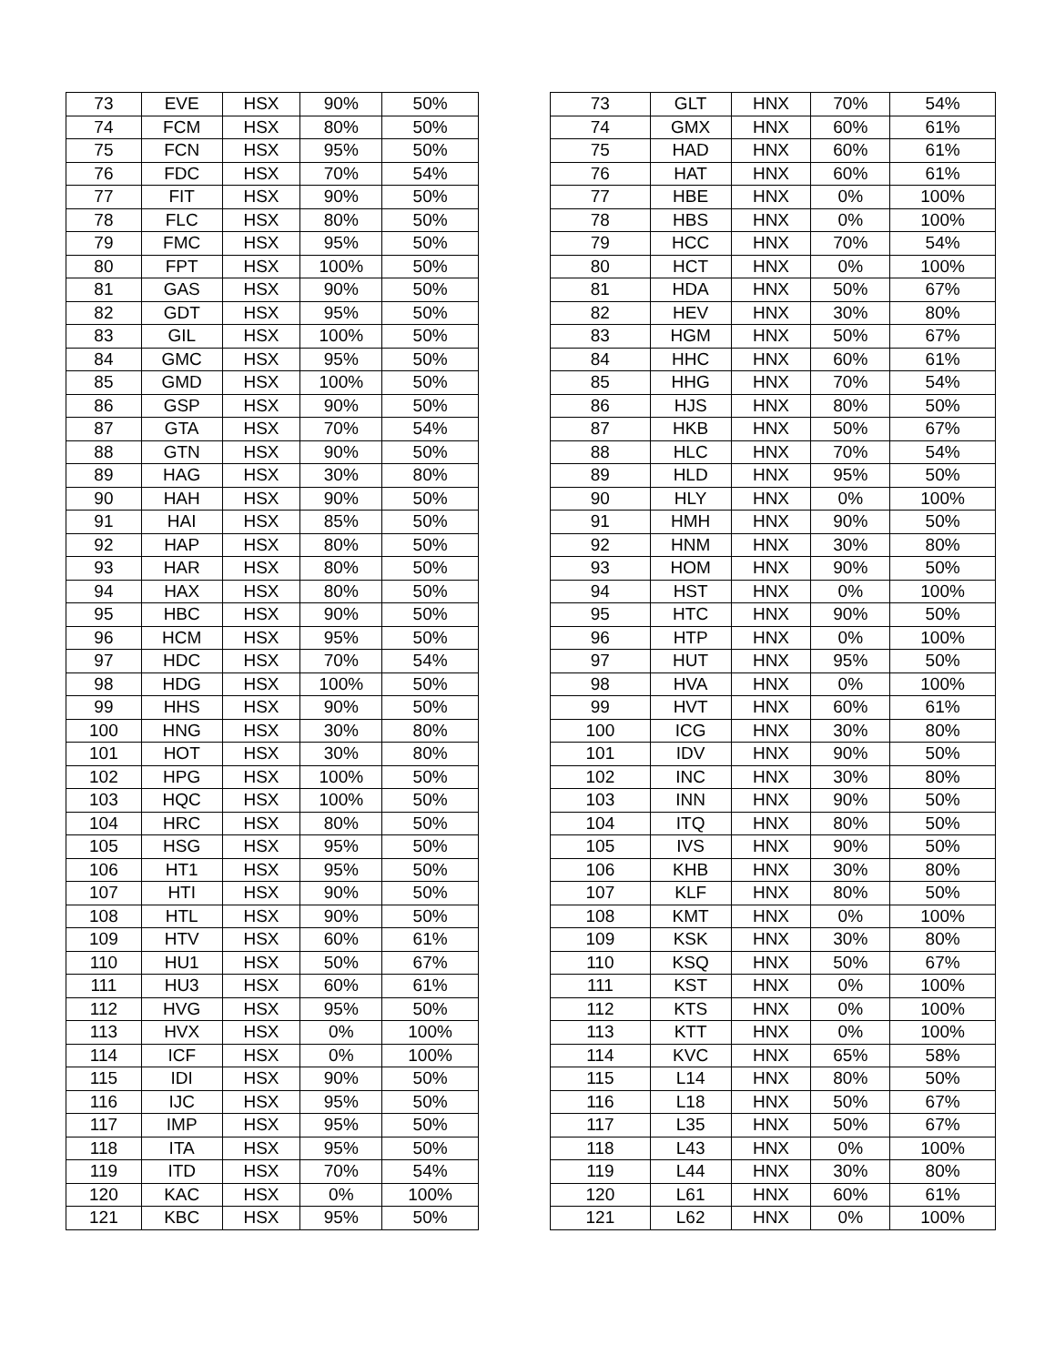| 73 | EVE | HSX | 90% | 50% |
| 74 | FCM | HSX | 80% | 50% |
| 75 | FCN | HSX | 95% | 50% |
| 76 | FDC | HSX | 70% | 54% |
| 77 | FIT | HSX | 90% | 50% |
| 78 | FLC | HSX | 80% | 50% |
| 79 | FMC | HSX | 95% | 50% |
| 80 | FPT | HSX | 100% | 50% |
| 81 | GAS | HSX | 90% | 50% |
| 82 | GDT | HSX | 95% | 50% |
| 83 | GIL | HSX | 100% | 50% |
| 84 | GMC | HSX | 95% | 50% |
| 85 | GMD | HSX | 100% | 50% |
| 86 | GSP | HSX | 90% | 50% |
| 87 | GTA | HSX | 70% | 54% |
| 88 | GTN | HSX | 90% | 50% |
| 89 | HAG | HSX | 30% | 80% |
| 90 | HAH | HSX | 90% | 50% |
| 91 | HAI | HSX | 85% | 50% |
| 92 | HAP | HSX | 80% | 50% |
| 93 | HAR | HSX | 80% | 50% |
| 94 | HAX | HSX | 80% | 50% |
| 95 | HBC | HSX | 90% | 50% |
| 96 | HCM | HSX | 95% | 50% |
| 97 | HDC | HSX | 70% | 54% |
| 98 | HDG | HSX | 100% | 50% |
| 99 | HHS | HSX | 90% | 50% |
| 100 | HNG | HSX | 30% | 80% |
| 101 | HOT | HSX | 30% | 80% |
| 102 | HPG | HSX | 100% | 50% |
| 103 | HQC | HSX | 100% | 50% |
| 104 | HRC | HSX | 80% | 50% |
| 105 | HSG | HSX | 95% | 50% |
| 106 | HT1 | HSX | 95% | 50% |
| 107 | HTI | HSX | 90% | 50% |
| 108 | HTL | HSX | 90% | 50% |
| 109 | HTV | HSX | 60% | 61% |
| 110 | HU1 | HSX | 50% | 67% |
| 111 | HU3 | HSX | 60% | 61% |
| 112 | HVG | HSX | 95% | 50% |
| 113 | HVX | HSX | 0% | 100% |
| 114 | ICF | HSX | 0% | 100% |
| 115 | IDI | HSX | 90% | 50% |
| 116 | IJC | HSX | 95% | 50% |
| 117 | IMP | HSX | 95% | 50% |
| 118 | ITA | HSX | 95% | 50% |
| 119 | ITD | HSX | 70% | 54% |
| 120 | KAC | HSX | 0% | 100% |
| 121 | KBC | HSX | 95% | 50% |
| 73 | GLT | HNX | 70% | 54% |
| 74 | GMX | HNX | 60% | 61% |
| 75 | HAD | HNX | 60% | 61% |
| 76 | HAT | HNX | 60% | 61% |
| 77 | HBE | HNX | 0% | 100% |
| 78 | HBS | HNX | 0% | 100% |
| 79 | HCC | HNX | 70% | 54% |
| 80 | HCT | HNX | 0% | 100% |
| 81 | HDA | HNX | 50% | 67% |
| 82 | HEV | HNX | 30% | 80% |
| 83 | HGM | HNX | 50% | 67% |
| 84 | HHC | HNX | 60% | 61% |
| 85 | HHG | HNX | 70% | 54% |
| 86 | HJS | HNX | 80% | 50% |
| 87 | HKB | HNX | 50% | 67% |
| 88 | HLC | HNX | 70% | 54% |
| 89 | HLD | HNX | 95% | 50% |
| 90 | HLY | HNX | 0% | 100% |
| 91 | HMH | HNX | 90% | 50% |
| 92 | HNM | HNX | 30% | 80% |
| 93 | HOM | HNX | 90% | 50% |
| 94 | HST | HNX | 0% | 100% |
| 95 | HTC | HNX | 90% | 50% |
| 96 | HTP | HNX | 0% | 100% |
| 97 | HUT | HNX | 95% | 50% |
| 98 | HVA | HNX | 0% | 100% |
| 99 | HVT | HNX | 60% | 61% |
| 100 | ICG | HNX | 30% | 80% |
| 101 | IDV | HNX | 90% | 50% |
| 102 | INC | HNX | 30% | 80% |
| 103 | INN | HNX | 90% | 50% |
| 104 | ITQ | HNX | 80% | 50% |
| 105 | IVS | HNX | 90% | 50% |
| 106 | KHB | HNX | 30% | 80% |
| 107 | KLF | HNX | 80% | 50% |
| 108 | KMT | HNX | 0% | 100% |
| 109 | KSK | HNX | 30% | 80% |
| 110 | KSQ | HNX | 50% | 67% |
| 111 | KST | HNX | 0% | 100% |
| 112 | KTS | HNX | 0% | 100% |
| 113 | KTT | HNX | 0% | 100% |
| 114 | KVC | HNX | 65% | 58% |
| 115 | L14 | HNX | 80% | 50% |
| 116 | L18 | HNX | 50% | 67% |
| 117 | L35 | HNX | 50% | 67% |
| 118 | L43 | HNX | 0% | 100% |
| 119 | L44 | HNX | 30% | 80% |
| 120 | L61 | HNX | 60% | 61% |
| 121 | L62 | HNX | 0% | 100% |